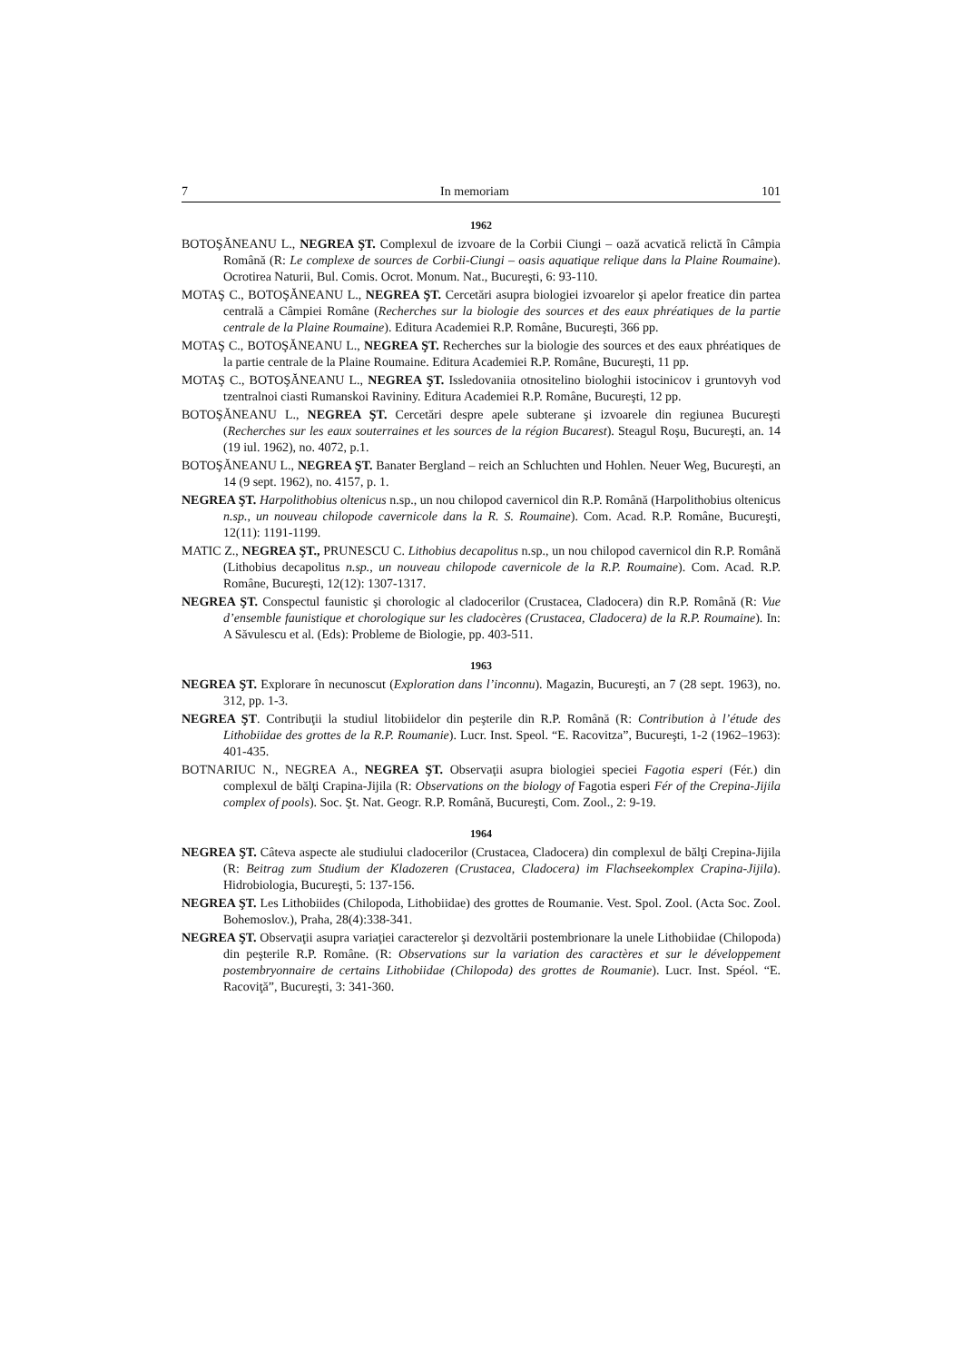7 In memoriam 101
1962
BOTOŞĂNEANU L., NEGREA ŞT. Complexul de izvoare de la Corbii Ciungi – oază acvatică relictă în Câmpia Română (R: Le complexe de sources de Corbii-Ciungi – oasis aquatique relique dans la Plaine Roumaine). Ocrotirea Naturii, Bul. Comis. Ocrot. Monum. Nat., Bucureşti, 6: 93-110.
MOTAŞ C., BOTOŞĂNEANU L., NEGREA ŞT. Cercetări asupra biologiei izvoarelor şi apelor freatice din partea centrală a Câmpiei Române (Recherches sur la biologie des sources et des eaux phréatiques de la partie centrale de la Plaine Roumaine). Editura Academiei R.P. Române, Bucureşti, 366 pp.
MOTAŞ C., BOTOŞĂNEANU L., NEGREA ŞT. Recherches sur la biologie des sources et des eaux phréatiques de la partie centrale de la Plaine Roumaine. Editura Academiei R.P. Române, Bucureşti, 11 pp.
MOTAŞ C., BOTOŞĂNEANU L., NEGREA ŞT. Issledovaniia otnositelino biologhii istocinicov i gruntovyh vod tzentralnoi ciasti Rumanskoi Ravininy. Editura Academiei R.P. Române, Bucureşti, 12 pp.
BOTOŞĂNEANU L., NEGREA ŞT. Cercetări despre apele subterane şi izvoarele din regiunea Bucureşti (Recherches sur les eaux souterraines et les sources de la région Bucarest). Steagul Roşu, Bucureşti, an. 14 (19 iul. 1962), no. 4072, p.1.
BOTOŞĂNEANU L., NEGREA ŞT. Banater Bergland – reich an Schluchten und Hohlen. Neuer Weg, Bucureşti, an 14 (9 sept. 1962), no. 4157, p. 1.
NEGREA ŞT. Harpolithobius oltenicus n.sp., un nou chilopod cavernicol din R.P. Română (Harpolithobius oltenicus n.sp., un nouveau chilopode cavernicole dans la R. S. Roumaine). Com. Acad. R.P. Române, Bucureşti, 12(11): 1191-1199.
MATIC Z., NEGREA ŞT., PRUNESCU C. Lithobius decapolitus n.sp., un nou chilopod cavernicol din R.P. Română (Lithobius decapolitus n.sp., un nouveau chilopode cavernicole de la R.P. Roumaine). Com. Acad. R.P. Române, Bucureşti, 12(12): 1307-1317.
NEGREA ŞT. Conspectul faunistic şi chorologic al cladocerilor (Crustacea, Cladocera) din R.P. Română (R: Vue d’ensemble faunistique et chorologique sur les cladocères (Crustacea, Cladocera) de la R.P. Roumaine). In: A Săvulescu et al. (Eds): Probleme de Biologie, pp. 403-511.
1963
NEGREA ŞT. Explorare în necunoscut (Exploration dans l’inconnu). Magazin, Bucureşti, an 7 (28 sept. 1963), no. 312, pp. 1-3.
NEGREA ŞT. Contribuţii la studiul litobiidelor din peşterile din R.P. Română (R: Contribution à l’étude des Lithobiidae des grottes de la R.P. Roumanie). Lucr. Inst. Speol. “E. Racovitza”, Bucureşti, 1-2 (1962–1963): 401-435.
BOTNARIUC N., NEGREA A., NEGREA ŞT. Observaţii asupra biologiei speciei Fagotia esperi (Fér.) din complexul de bălţi Crapina-Jijila (R: Observations on the biology of Fagotia esperi Fér of the Crepina-Jijila complex of pools). Soc. Şt. Nat. Geogr. R.P. Română, Bucureşti, Com. Zool., 2: 9-19.
1964
NEGREA ŞT. Câteva aspecte ale studiului cladocerilor (Crustacea, Cladocera) din complexul de bălţi Crepina-Jijila (R: Beitrag zum Studium der Kladozeren (Crustacea, Cladocera) im Flachseekomplex Crapina-Jijila). Hidrobiologia, Bucureşti, 5: 137-156.
NEGREA ŞT. Les Lithobiides (Chilopoda, Lithobiidae) des grottes de Roumanie. Vest. Spol. Zool. (Acta Soc. Zool. Bohemoslov.), Praha, 28(4):338-341.
NEGREA ŞT. Observaţii asupra variaţiei caracterelor şi dezvoltării postembrionare la unele Lithobiidae (Chilopoda) din peşterile R.P. Române. (R: Observations sur la variation des caractères et sur le développement postembryonnaire de certains Lithobiidae (Chilopoda) des grottes de Roumanie). Lucr. Inst. Spéol. “E. Racoviţă”, Bucureşti, 3: 341-360.